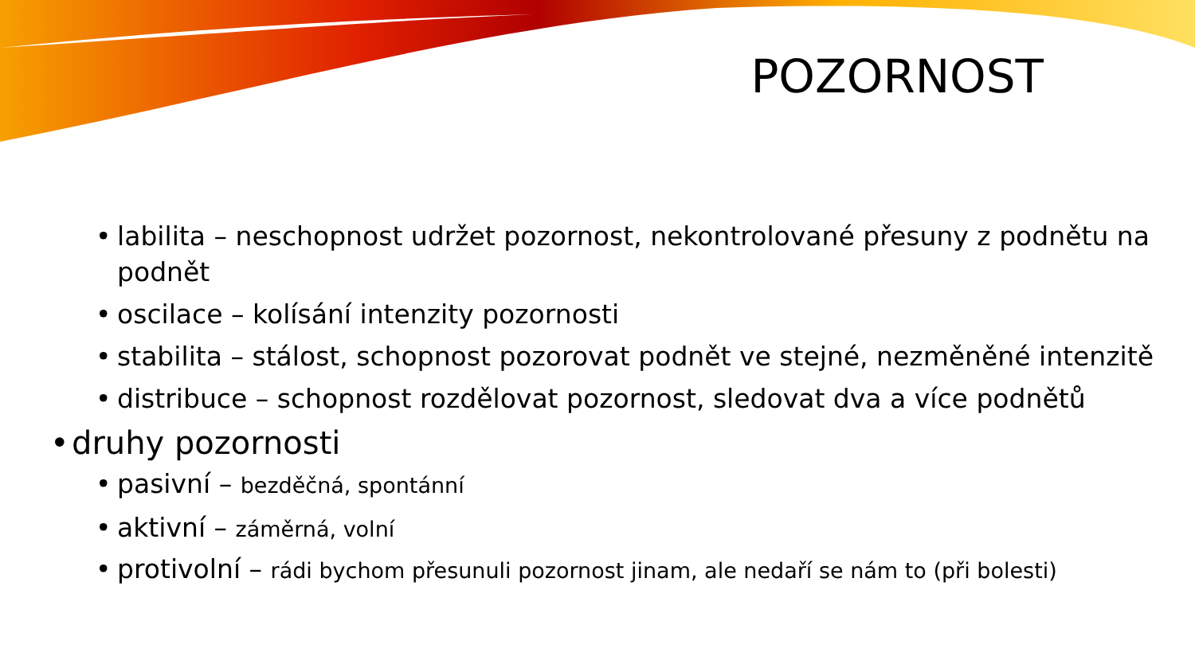POZORNOST
• labilita – neschopnost udržet pozornost, nekontrolované přesuny z podnětu na podnět
• oscilace – kolísání intenzity pozornosti
• stabilita – stálost, schopnost pozorovat podnět ve stejné, nezměněné intenzitě
• distribuce – schopnost rozdělovat pozornost, sledovat dva a více podnětů
• druhy pozornosti
• pasivní – bezděčná, spontánní
• aktivní – záměrná, volní
• protivolní – rádi bychom přesunuli pozornost jinam, ale nedaří se nám to (při bolesti)